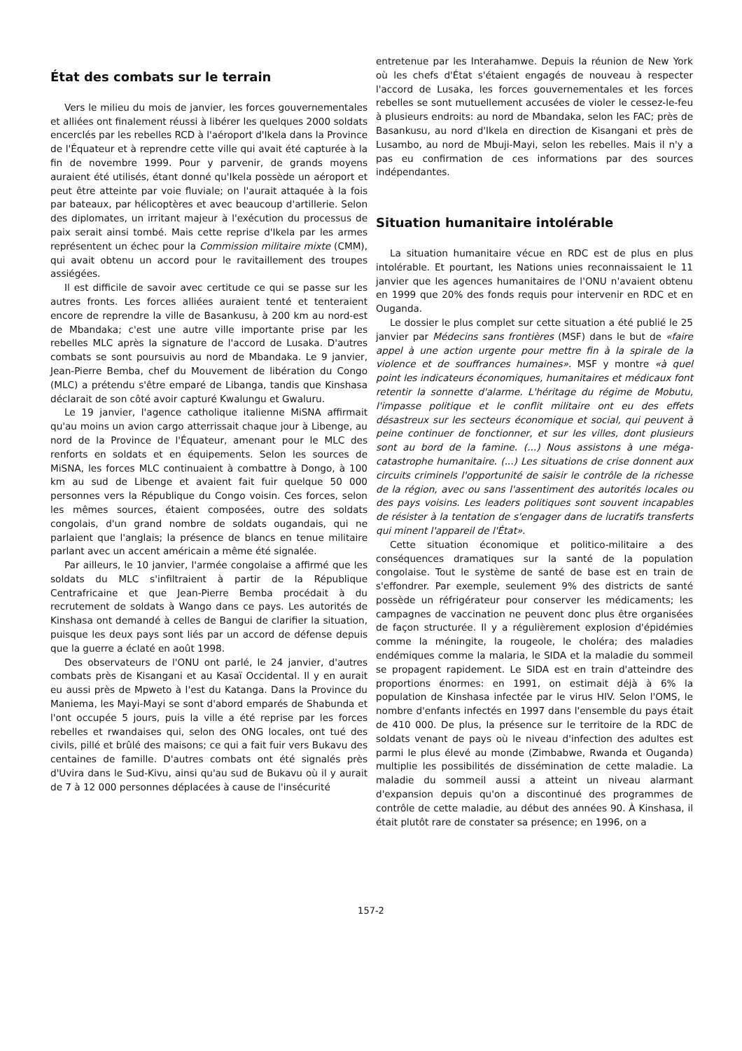État des combats sur le terrain
Vers le milieu du mois de janvier, les forces gouvernementales et alliées ont finalement réussi à libérer les quelques 2000 soldats encerclés par les rebelles RCD à l'aéroport d'Ikela dans la Province de l'Équateur et à reprendre cette ville qui avait été capturée à la fin de novembre 1999. Pour y parvenir, de grands moyens auraient été utilisés, étant donné qu'Ikela possède un aéroport et peut être atteinte par voie fluviale; on l'aurait attaquée à la fois par bateaux, par hélicoptères et avec beaucoup d'artillerie. Selon des diplomates, un irritant majeur à l'exécution du processus de paix serait ainsi tombé. Mais cette reprise d'Ikela par les armes représentent un échec pour la Commission militaire mixte (CMM), qui avait obtenu un accord pour le ravitaillement des troupes assiégées.
Il est difficile de savoir avec certitude ce qui se passe sur les autres fronts. Les forces alliées auraient tenté et tenteraient encore de reprendre la ville de Basankusu, à 200 km au nord-est de Mbandaka; c'est une autre ville importante prise par les rebelles MLC après la signature de l'accord de Lusaka. D'autres combats se sont poursuivis au nord de Mbandaka. Le 9 janvier, Jean-Pierre Bemba, chef du Mouvement de libération du Congo (MLC) a prétendu s'être emparé de Libanga, tandis que Kinshasa déclarait de son côté avoir capturé Kwalungu et Gwaluru.
Le 19 janvier, l'agence catholique italienne MiSNA affirmait qu'au moins un avion cargo atterrissait chaque jour à Libenge, au nord de la Province de l'Équateur, amenant pour le MLC des renforts en soldats et en équipements. Selon les sources de MiSNA, les forces MLC continuaient à combattre à Dongo, à 100 km au sud de Libenge et avaient fait fuir quelque 50 000 personnes vers la République du Congo voisin. Ces forces, selon les mêmes sources, étaient composées, outre des soldats congolais, d'un grand nombre de soldats ougandais, qui ne parlaient que l'anglais; la présence de blancs en tenue militaire parlant avec un accent américain a même été signalée.
Par ailleurs, le 10 janvier, l'armée congolaise a affirmé que les soldats du MLC s'infiltraient à partir de la République Centrafricaine et que Jean-Pierre Bemba procédait à du recrutement de soldats à Wango dans ce pays. Les autorités de Kinshasa ont demandé à celles de Bangui de clarifier la situation, puisque les deux pays sont liés par un accord de défense depuis que la guerre a éclaté en août 1998.
Des observateurs de l'ONU ont parlé, le 24 janvier, d'autres combats près de Kisangani et au Kasaï Occidental. Il y en aurait eu aussi près de Mpweto à l'est du Katanga. Dans la Province du Maniema, les Mayi-Mayi se sont d'abord emparés de Shabunda et l'ont occupée 5 jours, puis la ville a été reprise par les forces rebelles et rwandaises qui, selon des ONG locales, ont tué des civils, pillé et brûlé des maisons; ce qui a fait fuir vers Bukavu des centaines de famille. D'autres combats ont été signalés près d'Uvira dans le Sud-Kivu, ainsi qu'au sud de Bukavu où il y aurait de 7 à 12 000 personnes déplacées à cause de l'insécurité
entretenue par les Interahamwe. Depuis la réunion de New York où les chefs d'État s'étaient engagés de nouveau à respecter l'accord de Lusaka, les forces gouvernementales et les forces rebelles se sont mutuellement accusées de violer le cessez-le-feu à plusieurs endroits: au nord de Mbandaka, selon les FAC; près de Basankusu, au nord d'Ikela en direction de Kisangani et près de Lusambo, au nord de Mbuji-Mayi, selon les rebelles. Mais il n'y a pas eu confirmation de ces informations par des sources indépendantes.
Situation humanitaire intolérable
La situation humanitaire vécue en RDC est de plus en plus intolérable. Et pourtant, les Nations unies reconnaissaient le 11 janvier que les agences humanitaires de l'ONU n'avaient obtenu en 1999 que 20% des fonds requis pour intervenir en RDC et en Ouganda.
Le dossier le plus complet sur cette situation a été publié le 25 janvier par Médecins sans frontières (MSF) dans le but de «faire appel à une action urgente pour mettre fin à la spirale de la violence et de souffrances humaines». MSF y montre «à quel point les indicateurs économiques, humanitaires et médicaux font retentir la sonnette d'alarme. L'héritage du régime de Mobutu, l'impasse politique et le conflit militaire ont eu des effets désastreux sur les secteurs économique et social, qui peuvent à peine continuer de fonctionner, et sur les villes, dont plusieurs sont au bord de la famine. (...) Nous assistons à une méga-catastrophe humanitaire. (...) Les situations de crise donnent aux circuits criminels l'opportunité de saisir le contrôle de la richesse de la région, avec ou sans l'assentiment des autorités locales ou des pays voisins. Les leaders politiques sont souvent incapables de résister à la tentation de s'engager dans de lucratifs transferts qui minent l'appareil de l'État».
Cette situation économique et politico-militaire a des conséquences dramatiques sur la santé de la population congolaise. Tout le système de santé de base est en train de s'effondrer. Par exemple, seulement 9% des districts de santé possède un réfrigérateur pour conserver les médicaments; les campagnes de vaccination ne peuvent donc plus être organisées de façon structurée. Il y a régulièrement explosion d'épidémies comme la méningite, la rougeole, le choléra; des maladies endémiques comme la malaria, le SIDA et la maladie du sommeil se propagent rapidement. Le SIDA est en train d'atteindre des proportions énormes: en 1991, on estimait déjà à 6% la population de Kinshasa infectée par le virus HIV. Selon l'OMS, le nombre d'enfants infectés en 1997 dans l'ensemble du pays était de 410 000. De plus, la présence sur le territoire de la RDC de soldats venant de pays où le niveau d'infection des adultes est parmi le plus élevé au monde (Zimbabwe, Rwanda et Ouganda) multiplie les possibilités de dissémination de cette maladie. La maladie du sommeil aussi a atteint un niveau alarmant d'expansion depuis qu'on a discontinué des programmes de contrôle de cette maladie, au début des années 90. À Kinshasa, il était plutôt rare de constater sa présence; en 1996, on a
157-2